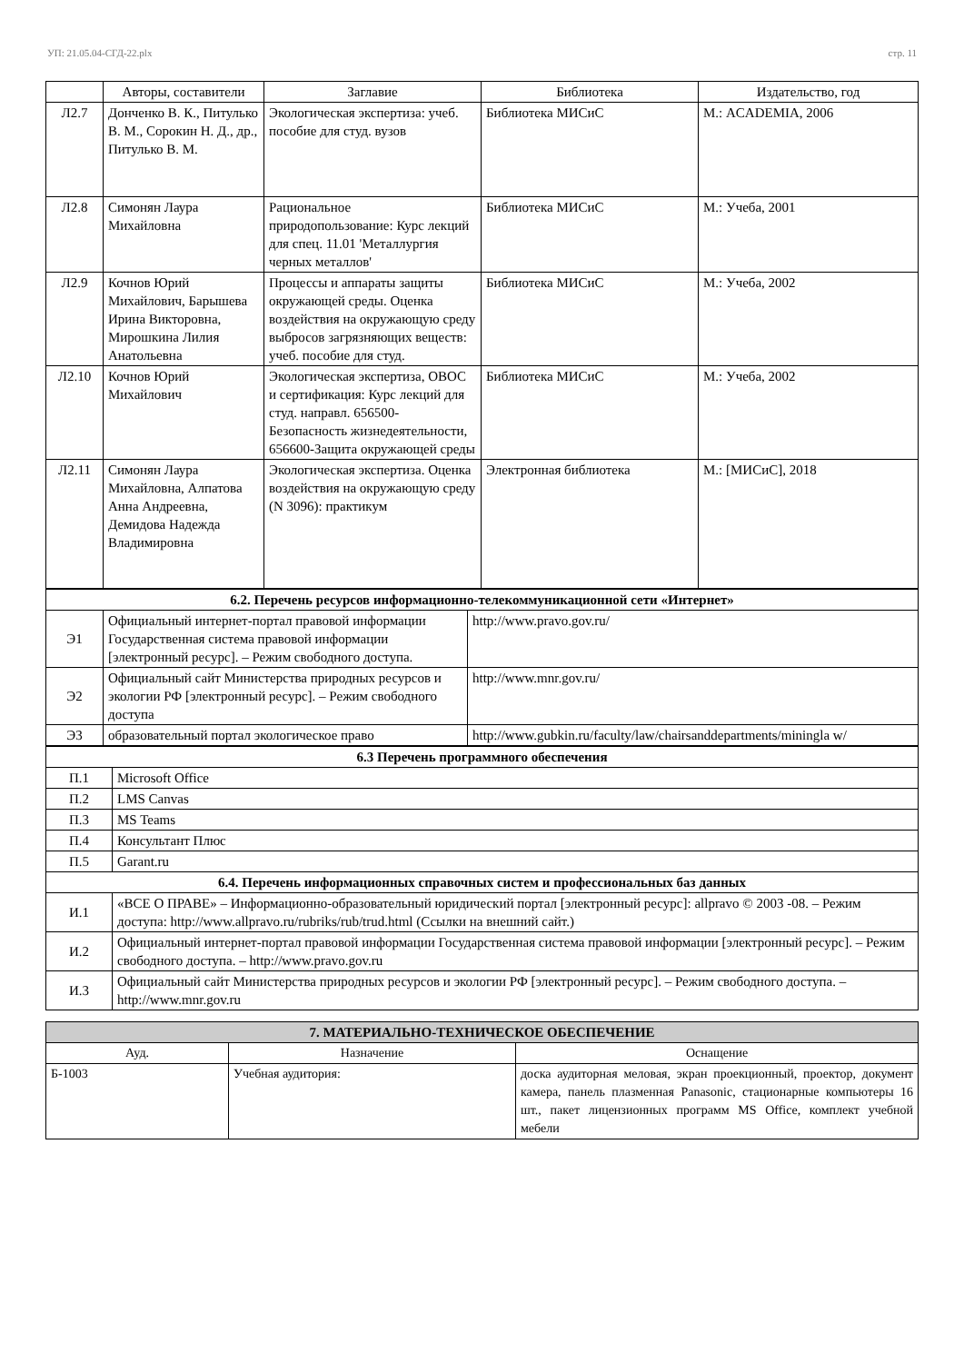УП: 21.05.04-СГД-22.plx стр. 11
| | Авторы, составители | Заглавие | Библиотека | Издательство, год |
| --- | --- | --- | --- | --- |
| Л2.7 | Донченко В. К., Питулько В. М., Сорокин Н. Д., др., Питулько В. М. | Экологическая экспертиза: учеб. пособие для студ. вузов | Библиотека МИСиС | М.: ACADEMIA, 2006 |
| Л2.8 | Симонян Лаура Михайловна | Рациональное природопользование: Курс лекций для спец. 11.01 'Металлургия черных металлов' | Библиотека МИСиС | М.: Учеба, 2001 |
| Л2.9 | Кочнов Юрий Михайлович, Барышева Ирина Викторовна, Мирошкина Лилия Анатольевна | Процессы и аппараты защиты окружающей среды. Оценка воздействия на окружающую среду выбросов загрязняющих веществ: учеб. пособие для студ. | Библиотека МИСиС | М.: Учеба, 2002 |
| Л2.10 | Кочнов Юрий Михайлович | Экологическая экспертиза, ОВОС и сертификация: Курс лекций для студ. направл. 656500-Безопасность жизнедеятельности, 656600-Защита окружающей среды | Библиотека МИСиС | М.: Учеба, 2002 |
| Л2.11 | Симонян Лаура Михайловна, Алпатова Анна Андреевна, Демидова Надежда Владимировна | Экологическая экспертиза. Оценка воздействия на окружающую среду (N 3096): практикум | Электронная библиотека | М.: [МИСиС], 2018 |
| 6.2. Перечень ресурсов информационно-телекоммуникационной сети «Интернет» | | |
| Э1 | Официальный интернет-портал правовой информации Государственная система правовой информации [электронный ресурс]. – Режим свободного доступа. | http://www.pravo.gov.ru/ |
| Э2 | Официальный сайт Министерства природных ресурсов и экологии РФ [электронный ресурс]. – Режим свободного доступа | http://www.mnr.gov.ru/ |
| Э3 | образовательный портал экологическое право | http://www.gubkin.ru/faculty/law/chairsanddepartments/miningla w/ |
| 6.3 Перечень программного обеспечения | |
| П.1 | Microsoft Office |
| П.2 | LMS Canvas |
| П.3 | MS Teams |
| П.4 | Консультант Плюс |
| П.5 | Garant.ru |
| 6.4. Перечень информационных справочных систем и профессиональных баз данных | |
| И.1 | «ВСЕ О ПРАВЕ» – Информационно-образовательный юридический портал [электронный ресурс]: allpravo © 2003 -08. – Режим доступа: http://www.allpravo.ru/rubriks/rub/trud.html (Ссылки на внешний сайт.) |
| И.2 | Официальный интернет-портал правовой информации Государственная система правовой информации [электронный ресурс]. – Режим свободного доступа. – http://www.pravo.gov.ru |
| И.3 | Официальный сайт Министерства природных ресурсов и экологии РФ [электронный ресурс]. – Режим свободного доступа. – http://www.mnr.gov.ru |
| 7. МАТЕРИАЛЬНО-ТЕХНИЧЕСКОЕ ОБЕСПЕЧЕНИЕ | | |
| Ауд. | Назначение | Оснащение |
| Б-1003 | Учебная аудитория: | доска аудиторная меловая, экран проекционный, проектор, документ камера, панель плазменная Panasonic, стационарные компьютеры 16 шт., пакет лицензионных программ MS Office, комплект учебной мебели |